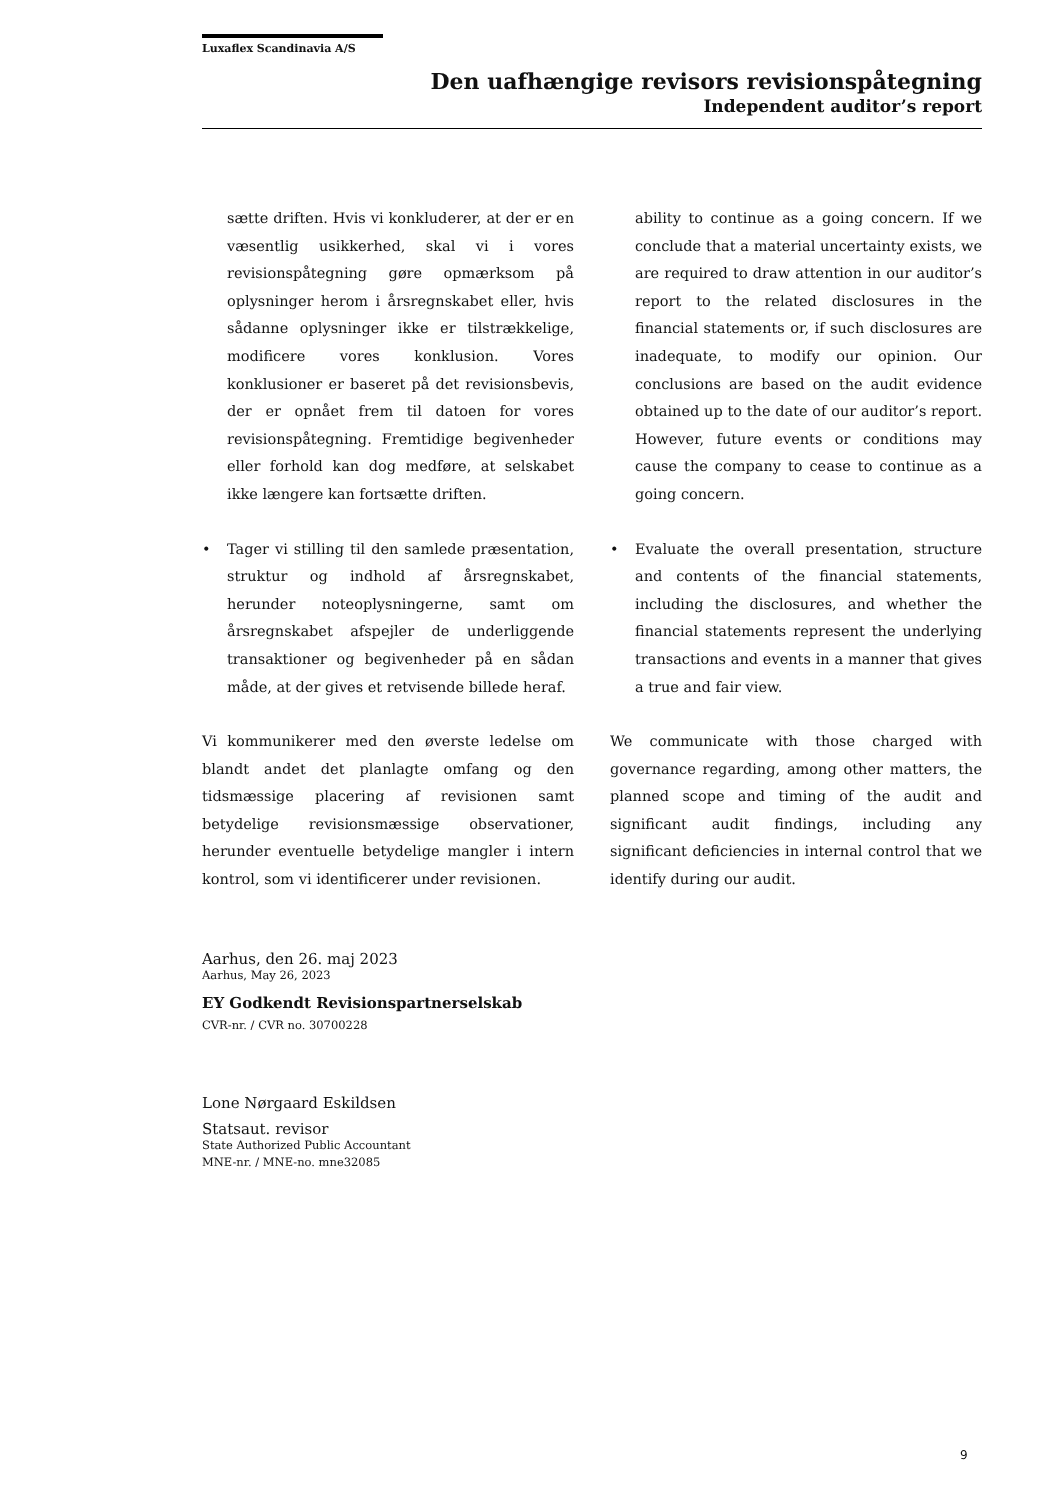Luxaflex Scandinavia A/S
Den uafhængige revisors revisionspåtegning
Independent auditor’s report
sætte driften. Hvis vi konkluderer, at der er en væsentlig usikkerhed, skal vi i vores revisionspåtegning gøre opmærksom på oplysninger herom i årsregnskabet eller, hvis sådanne oplysninger ikke er tilstrækkelige, modificere vores konklusion. Vores konklusioner er baseret på det revisionsbevis, der er opnået frem til datoen for vores revisionspåtegning. Fremtidige begivenheder eller forhold kan dog medføre, at selskabet ikke længere kan fortsætte driften.
• Tager vi stilling til den samlede præsentation, struktur og indhold af årsregnskabet, herunder noteoplysningerne, samt om årsregnskabet afspejler de underliggende transaktioner og begivenheder på en sådan måde, at der gives et retvisende billede heraf.
Vi kommunikerer med den øverste ledelse om blandt andet det planlagte omfang og den tidsmæssige placering af revisionen samt betydelige revisionsmæssige observationer, herunder eventuelle betydelige mangler i intern kontrol, som vi identificerer under revisionen.
ability to continue as a going concern. If we conclude that a material uncertainty exists, we are required to draw attention in our auditor’s report to the related disclosures in the financial statements or, if such disclosures are inadequate, to modify our opinion. Our conclusions are based on the audit evidence obtained up to the date of our auditor’s report. However, future events or conditions may cause the company to cease to continue as a going concern.
• Evaluate the overall presentation, structure and contents of the financial statements, including the disclosures, and whether the financial statements represent the underlying transactions and events in a manner that gives a true and fair view.
We communicate with those charged with governance regarding, among other matters, the planned scope and timing of the audit and significant audit findings, including any significant deficiencies in internal control that we identify during our audit.
Aarhus, den 26. maj 2023
Aarhus, May 26, 2023
EY Godkendt Revisionspartnerselskab
CVR-nr. / CVR no. 30700228
Lone Nørgaard Eskildsen
Statsaut. revisor
State Authorized Public Accountant
MNE-nr. / MNE-no. mne32085
9